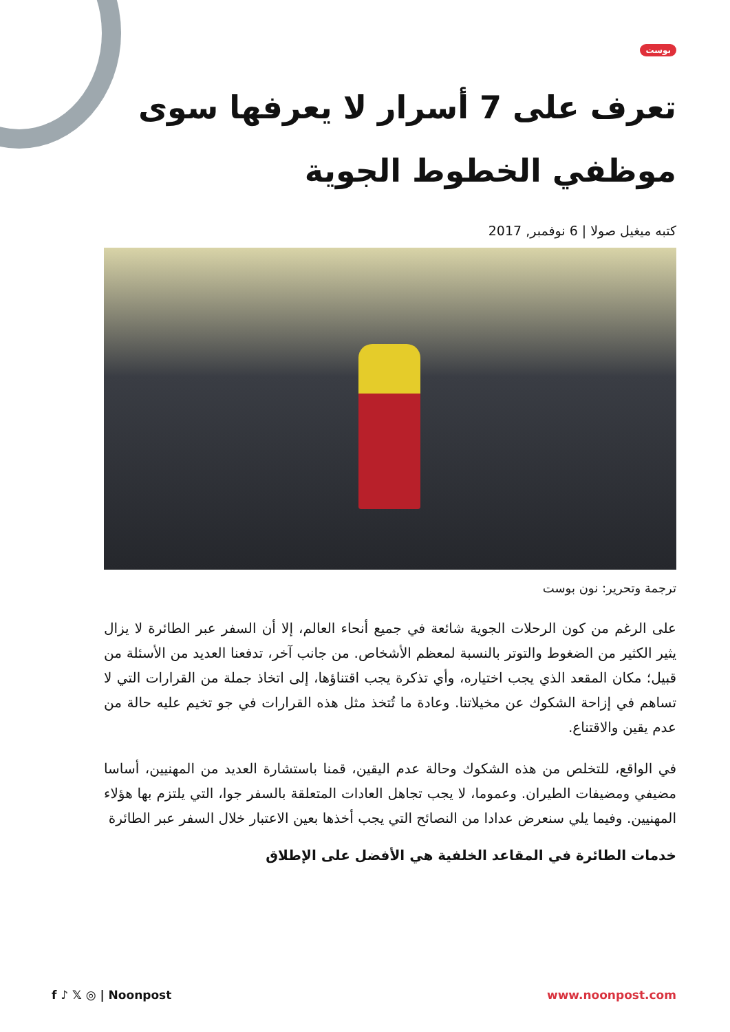بوست
تعرف على 7 أسرار لا يعرفها سوى موظفي الخطوط الجوية
كتبه ميغيل صولا | 6 نوفمبر, 2017
ترجمة وتحرير: نون بوست
على الرغم من كون الرحلات الجوية شائعة في جميع أنحاء العالم، إلا أن السفر عبر الطائرة لا يزال يثير الكثير من الضغوط والتوتر بالنسبة لمعظم الأشخاص. من جانب آخر، تدفعنا العديد من الأسئلة من قبيل؛ مكان المقعد الذي يجب اختياره، وأي تذكرة يجب اقتناؤها، إلى اتخاذ جملة من القرارات التي لا تساهم في إزاحة الشكوك عن مخيلاتنا. وعادة ما تُتخذ مثل هذه القرارات في جو تخيم عليه حالة من عدم يقين والاقتناع.
في الواقع، للتخلص من هذه الشكوك وحالة عدم اليقين، قمنا باستشارة العديد من المهنيين، أساسا مضيفي ومضيفات الطيران. وعموما، لا يجب تجاهل العادات المتعلقة بالسفر جوا، التي يلتزم بها هؤلاء المهنيين. وفيما يلي سنعرض عدادا من النصائح التي يجب أخذها بعين الاعتبار خلال السفر عبر الطائرة
خدمات الطائرة في المقاعد الخلفية هي الأفضل على الإطلاق
f ♪ 𝕏 ◎ | Noonpost www.noonpost.com